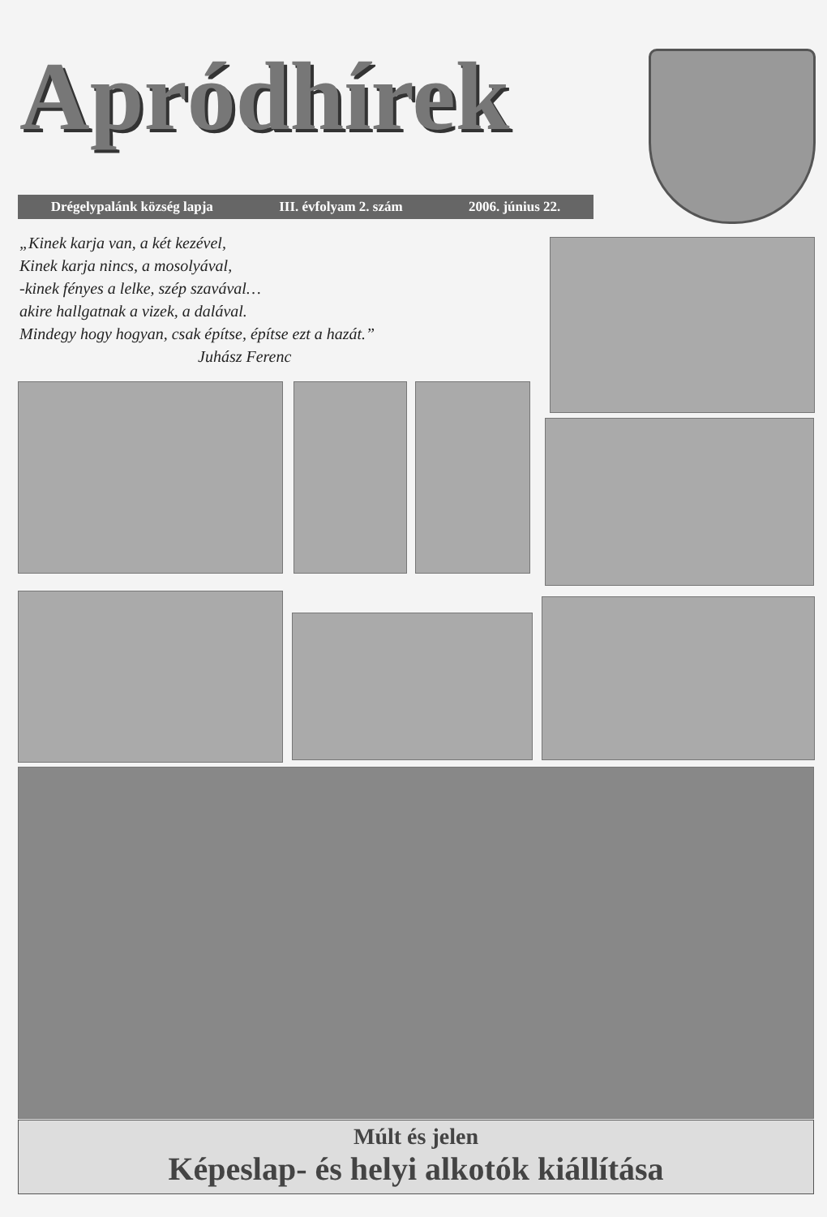Apródhírek
Drégelypalánk község lapja III. évfolyam 2. szám 2006. június 22.
„Kinek karja van, a két kezével,
Kinek karja nincs, a mosolyával,
-kinek fényes a lelke, szép szavával…
akire hallgatnak a vizek, a dalával.
Mindegy hogy hogyan, csak építse, építse ezt a hazát.”
Juhász Ferenc
Múlt és jelen
Képeslap- és helyi alkotók kiállítása